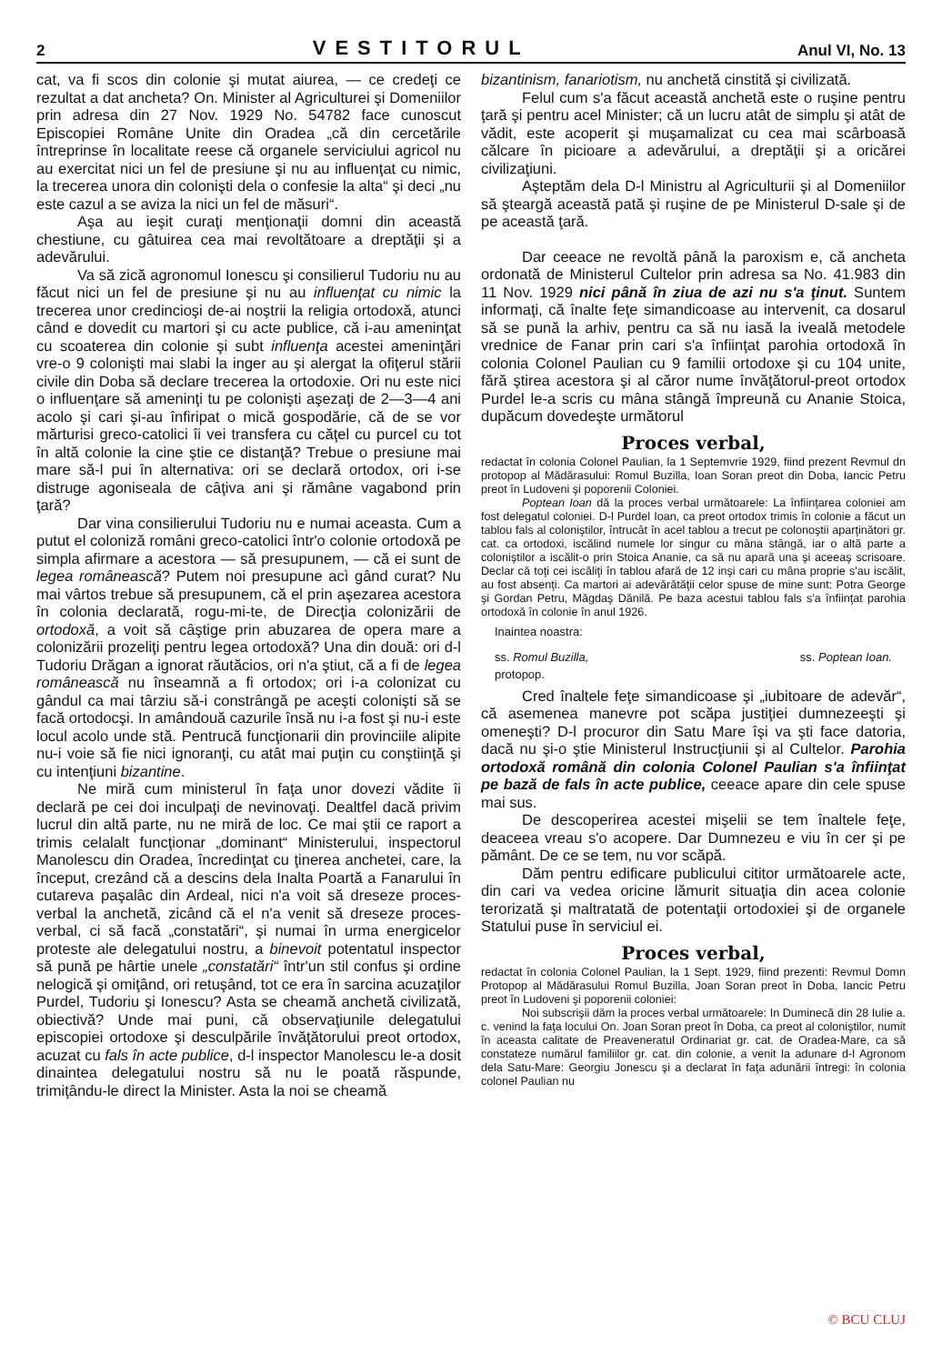2 VESTITORUL Anul VI, No. 13
cat, va fi scos din colonie şi mutat aiurea, — ce credeţi ce rezultat a dat ancheta? On. Minister al Agriculturei şi Domeniilor prin adresa din 27 Nov. 1929 No. 54782 face cunoscut Episcopiei Române Unite din Oradea „că din cercetările întreprinse în localitate reese că organele serviciului agricol nu au exercitat nici un fel de presiune şi nu au influenţat cu nimic, la trecerea unora din colonişti dela o confesie la alta“ şi deci „nu este cazul a se aviza la nici un fel de măsuri“.
Aşa au ieşit curaţi menţionaţii domni din această chestiune, cu gâtuirea cea mai revoltătoare a dreptăţii şi a adevărului.
Va să zică agronomul Ionescu şi consilierul Tudoriu nu au făcut nici un fel de presiune şi nu au influenţat cu nimic la trecerea unor credincioşi de-ai noştrii la religia ortodoxă, atunci când e dovedit cu martori şi cu acte publice, că i-au ameninţat cu scoaterea din colonie şi subt influenţa acestei ameninţări vre-o 9 colonişti mai slabi la inger au şi alergat la ofiţerul stării civile din Doba să declare trecerea la ortodoxie. Ori nu este nici o influenţare să ameninţi tu pe colonişti aşezaţi de 2—3—4 ani acolo şi cari şi-au înfiripat o mică gospodărie, că de se vor mărturisi greco-catolici îi vei transfera cu căţel cu purcel cu tot în altă colonie la cine ştie ce distanţă? Trebue o presiune mai mare să-l pui în alternativa: ori se declară ortodox, ori i-se distruge agoniseala de câţiva ani şi rămâne vagabond prin ţară?
Dar vina consilierului Tudoriu nu e numai aceasta. Cum a putut el coloniză români greco-catolici într'o colonie ortodoxă pe simpla afirmare a acestora — să presupunem, — că ei sunt de legea românească? Putem noi presupune acì gând curat? Nu mai vârtos trebue să presupunem, că el prin aşezarea acestora în colonia declarată, rogu-mi-te, de Direcţia colonizării de ortodoxă, a voit să câştige prin abuzarea de opera mare a colonizării prozeliţi pentru legea ortodoxă? Una din două: ori d-l Tudoriu Drăgan a ignorat răutăcios, ori n'a ştiut, că a fi de legea românească nu înseamnă a fi ortodox; ori i-a colonizat cu gândul ca mai târziu să-i constrângă pe aceşti colonişti să se facă ortodocşi. In amândouă cazurile însă nu i-a fost şi nu-i este locul acolo unde stă. Pentrucă funcţionarii din provinciile alipite nu-i voie să fie nici ignoranţi, cu atât mai puţin cu conştiinţă şi cu intenţiuni bizantine.
Ne miră cum ministerul în faţa unor dovezi vădite îi declară pe cei doi inculpaţi de nevinovaţi. Dealtfel dacă privim lucrul din altă parte, nu ne miră de loc. Ce mai ştii ce raport a trimis celalalt funcţionar „dominant“ Ministerului, inspectorul Manolescu din Oradea, încredinţat cu ţinerea anchetei, care, la început, crezând că a descins dela Inalta Poartă a Fanarului în cutareva paşalâc din Ardeal, nici n'a voit să dreseze proces-verbal la anchetă, zicând că el n'a venit să dreseze proces-verbal, ci să facă „constatări“, şi numai în urma energicelor proteste ale delegatului nostru, a binevoit potentatul inspector să pună pe hârtie unele „constatări“ într'un stil confus şi ordine nelogică şi omiţând, ori retuşând, tot ce era în sarcina acuzaţilor Purdel, Tudoriu şi Ionescu? Asta se cheamă anchetă civilizată, obiectivă? Unde mai puni, că observaţiunile delegatului episcopiei ortodoxe şi desculpările învăţătorului preot ortodox, acuzat cu fals în acte publice, d-l inspector Manolescu le-a dosit dinaintea delegatului nostru să nu le poată răspunde, trimiţându-le direct la Minister. Asta la noi se cheamă
bizantinism, fanariotism, nu anchetă cinstită şi civilizată.
Felul cum s'a făcut această anchetă este o ruşine pentru ţară şi pentru acel Minister; că un lucru atât de simplu şi atât de vădit, este acoperit şi muşamalizat cu cea mai scârboasă călcare în picioare a adevărului, a dreptăţii şi a oricărei civilizaţiuni.
Aşteptăm dela D-l Ministru al Agriculturii şi al Domeniilor să şteargă această pată şi ruşine de pe Ministerul D-sale şi de pe această ţară.
Dar ceeace ne revoltă până la paroxism e, că ancheta ordonată de Ministerul Cultelor prin adresa sa No. 41.983 din 11 Nov. 1929 nici până în ziua de azi nu s'a ţinut. Suntem informaţi, că înalte feţe simandicoase au intervenit, ca dosarul să se pună la arhiv, pentru ca să nu iasă la iveală metodele vrednice de Fanar prin cari s'a înfiinţat parohia ortodoxă în colonia Colonel Paulian cu 9 familii ortodoxe şi cu 104 unite, fără ştirea acestora şi al căror nume învăţătorul-preot ortodox Purdel le-a scris cu mâna stângă împreună cu Ananie Stoica, dupăcum dovedeşte următorul
Proces verbal,
redactat în colonia Colonel Paulian, la 1 Septemvrie 1929, fiind prezent Revmul dn protopop al Mădărasului: Romul Buzilla, Ioan Soran preot din Doba, Iancic Petru preot în Ludoveni şi poporenii Coloniei.
Poptean Ioan dă la proces verbal următoarele: La înfiinţarea coloniei am fost delegatul coloniei. D-l Purdel Ioan, ca preot ortodox trimis în colonie a făcut un tablou fals al coloniştilor, întrucât în acel tablou a trecut pe colonoştii aparţinători gr. cat. ca ortodoxi, iscălind numele lor singur cu mâna stângă, iar o altă parte a coloniştilor a iscălit-o prin Stoica Ananie, ca să nu apară una şi aceeaş scrisoare. Declar că toţi cei iscăliţi în tablou afară de 12 inşi cari cu mâna proprie s'au iscălit, au fost absenţi. Ca martori ai adevărătăţii celor spuse de mine sunt: Potra George şi Gordan Petru, Măgdaş Dănilă. Pe baza acestui tablou fals s'a înfiinţat parohia ortodoxă în colonie în anul 1926.
Inaintea noastra:
ss. Romul Buzilla,
protopop. ss. Poptean Ioan.
Cred înaltele feţe simandicoase şi „iubitoare de adevăr“, că asemenea manevre pot scăpa justiţiei dumnezeeşti şi omeneşti? D-l procuror din Satu Mare îşi va şti face datoria, dacă nu şi-o ştie Ministerul Instrucţiunii şi al Cultelor. Parohia ortodoxă română din colonia Colonel Paulian s'a înfiinţat pe bază de fals în acte publice, ceeace apare din cele spuse mai sus.
De descoperirea acestei mişelii se tem înaltele feţe, deaceea vreau s'o acopere. Dar Dumnezeu e viu în cer şi pe pământ. De ce se tem, nu vor scăpă.
Dăm pentru edificare publicului cititor următoarele acte, din cari va vedea oricine lămurit situaţia din acea colonie terorizată şi maltratată de potentaţii ortodoxiei şi de organele Statului puse în serviciul ei.
Proces verbal,
redactat în colonia Colonel Paulian, la 1 Sept. 1929, fiind prezenti: Revmul Domn Protopop al Mădărasului Romul Buzilla, Joan Soran preot în Doba, Iancic Petru preot în Ludoveni şi poporenii coloniei:
Noi subscrişii dăm la proces verbal următoarele: In Duminecă din 28 Iulie a. c. venind la faţa locului On. Joan Soran preot în Doba, ca preot al coloniştilor, numit în aceasta calitate de Preaveneratul Ordinariat gr. cat. de Oradea-Mare, ca să constateze numărul familiilor gr. cat. din colonie, a venit la adunare d-l Agronom dela Satu-Mare: Georgiu Jonescu şi a declarat în faţa adunării întregi: în colonia colonel Paulian nu
© BCU CLUJ